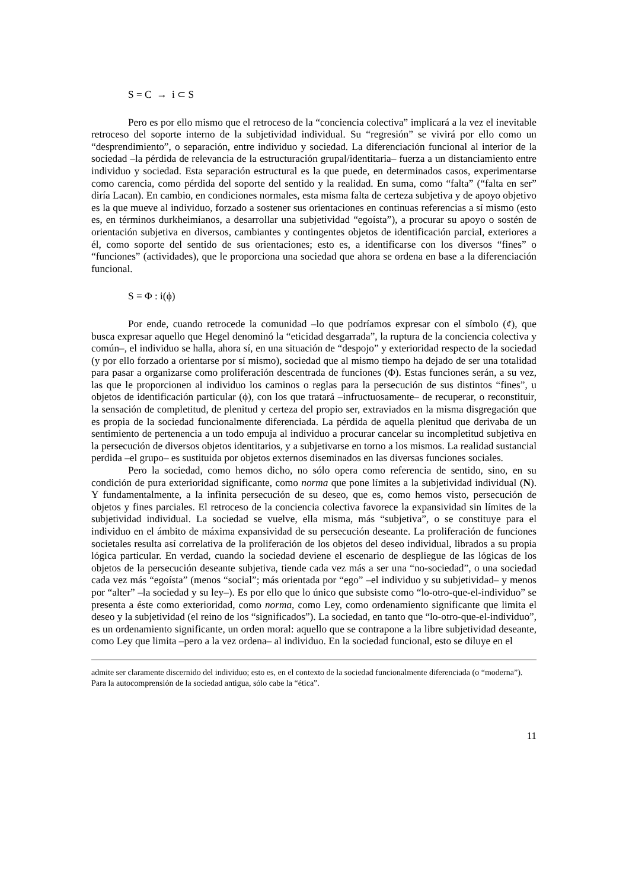S = C → i ⊂ S
Pero es por ello mismo que el retroceso de la “conciencia colectiva” implicará a la vez el inevitable retroceso del soporte interno de la subjetividad individual. Su “regresión” se vivirá por ello como un “desprendimiento”, o separación, entre individuo y sociedad. La diferenciación funcional al interior de la sociedad –la pérdida de relevancia de la estructuración grupal/identitaria– fuerza a un distanciamiento entre individuo y sociedad. Esta separación estructural es la que puede, en determinados casos, experimentarse como carencia, como pérdida del soporte del sentido y la realidad. En suma, como “falta” (“falta en ser” diría Lacan). En cambio, en condiciones normales, esta misma falta de certeza subjetiva y de apoyo objetivo es la que mueve al individuo, forzado a sostener sus orientaciones en continuas referencias a sí mismo (esto es, en términos durkheimianos, a desarrollar una subjetividad “egoísta”), a procurar su apoyo o sostén de orientación subjetiva en diversos, cambiantes y contingentes objetos de identificación parcial, exteriores a él, como soporte del sentido de sus orientaciones; esto es, a identificarse con los diversos “fines” o “funciones” (actividades), que le proporciona una sociedad que ahora se ordena en base a la diferenciación funcional.
S = Φ : i(ϕ)
Por ende, cuando retrocede la comunidad –lo que podríamos expresar con el símbolo (¢), que busca expresar aquello que Hegel denominó la “eticidad desgarrada”, la ruptura de la conciencia colectiva y común–, el individuo se halla, ahora sí, en una situación de “despojo” y exterioridad respecto de la sociedad (y por ello forzado a orientarse por sí mismo), sociedad que al mismo tiempo ha dejado de ser una totalidad para pasar a organizarse como proliferación descentrada de funciones (Φ). Estas funciones serán, a su vez, las que le proporcionen al individuo los caminos o reglas para la persecución de sus distintos “fines”, u objetos de identificación particular (ϕ), con los que tratará –infructuosamente– de recuperar, o reconstituir, la sensación de completitud, de plenitud y certeza del propio ser, extraviados en la misma disgregación que es propia de la sociedad funcionalmente diferenciada. La pérdida de aquella plenitud que derivaba de un sentimiento de pertenencia a un todo empuja al individuo a procurar cancelar su incompletitud subjetiva en la persecución de diversos objetos identitarios, y a subjetivarse en torno a los mismos. La realidad sustancial perdida –el grupo– es sustituida por objetos externos diseminados en las diversas funciones sociales.
Pero la sociedad, como hemos dicho, no sólo opera como referencia de sentido, sino, en su condición de pura exterioridad significante, como norma que pone límites a la subjetividad individual (N). Y fundamentalmente, a la infinita persecución de su deseo, que es, como hemos visto, persecución de objetos y fines parciales. El retroceso de la conciencia colectiva favorece la expansividad sin límites de la subjetividad individual. La sociedad se vuelve, ella misma, más “subjetiva”, o se constituye para el individuo en el ámbito de máxima expansividad de su persecución deseante. La proliferación de funciones societales resulta así correlativa de la proliferación de los objetos del deseo individual, librados a su propia lógica particular. En verdad, cuando la sociedad deviene el escenario de despliegue de las lógicas de los objetos de la persecución deseante subjetiva, tiende cada vez más a ser una “no-sociedad”, o una sociedad cada vez más “egoísta” (menos “social”; más orientada por “ego” –el individuo y su subjetividad– y menos por “alter” –la sociedad y su ley–). Es por ello que lo único que subsiste como “lo-otro-que-el-individuo” se presenta a éste como exterioridad, como norma, como Ley, como ordenamiento significante que limita el deseo y la subjetividad (el reino de los “significados”). La sociedad, en tanto que “lo-otro-que-el-individuo”, es un ordenamiento significante, un orden moral: aquello que se contrapone a la libre subjetividad deseante, como Ley que limita –pero a la vez ordena– al individuo. En la sociedad funcional, esto se diluye en el
admite ser claramente discernido del individuo; esto es, en el contexto de la sociedad funcionalmente diferenciada (o “moderna”). Para la autocomprensión de la sociedad antigua, sólo cabe la “ética”.
11